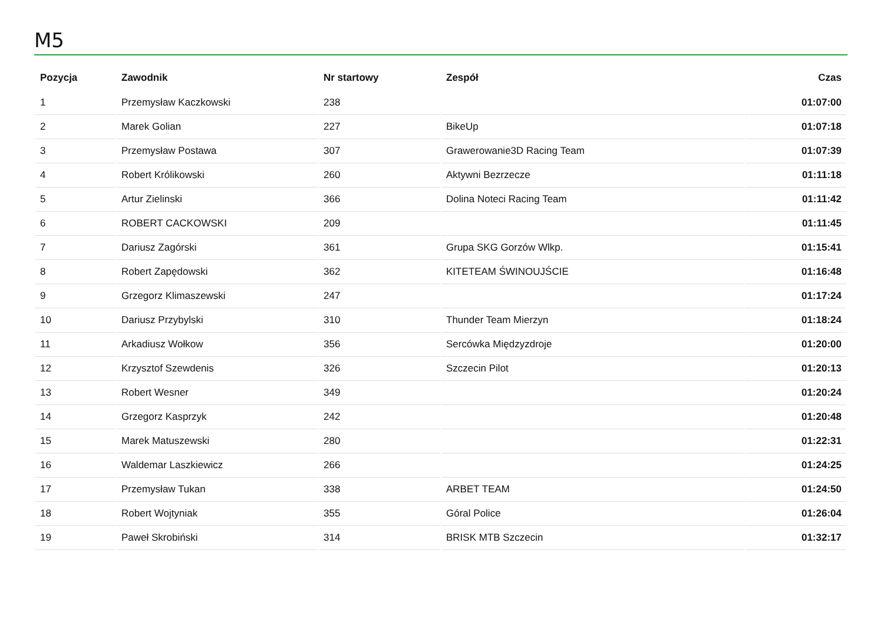M5
| Pozycja | Zawodnik | Nr startowy | Zespół | Czas |
| --- | --- | --- | --- | --- |
| 1 | Przemysław Kaczkowski | 238 | | 01:07:00 |
| 2 | Marek Golian | 227 | BikeUp | 01:07:18 |
| 3 | Przemysław Postawa | 307 | Grawerowanie3D Racing Team | 01:07:39 |
| 4 | Robert Królikowski | 260 | Aktywni Bezrzecze | 01:11:18 |
| 5 | Artur Zielinski | 366 | Dolina Noteci Racing Team | 01:11:42 |
| 6 | ROBERT CACKOWSKI | 209 | | 01:11:45 |
| 7 | Dariusz Zagórski | 361 | Grupa SKG Gorzów Wlkp. | 01:15:41 |
| 8 | Robert Zapędowski | 362 | KITETEAM ŚWINOUJŚCIE | 01:16:48 |
| 9 | Grzegorz Klimaszewski | 247 | | 01:17:24 |
| 10 | Dariusz Przybylski | 310 | Thunder Team Mierzyn | 01:18:24 |
| 11 | Arkadiusz Wołkow | 356 | Sercówka Międzyzdroje | 01:20:00 |
| 12 | Krzysztof Szewdenis | 326 | Szczecin Pilot | 01:20:13 |
| 13 | Robert Wesner | 349 | | 01:20:24 |
| 14 | Grzegorz Kasprzyk | 242 | | 01:20:48 |
| 15 | Marek Matuszewski | 280 | | 01:22:31 |
| 16 | Waldemar Laszkiewicz | 266 | | 01:24:25 |
| 17 | Przemysław Tukan | 338 | ARBET TEAM | 01:24:50 |
| 18 | Robert Wojtyniak | 355 | Góral Police | 01:26:04 |
| 19 | Paweł Skrobiński | 314 | BRISK MTB Szczecin | 01:32:17 |